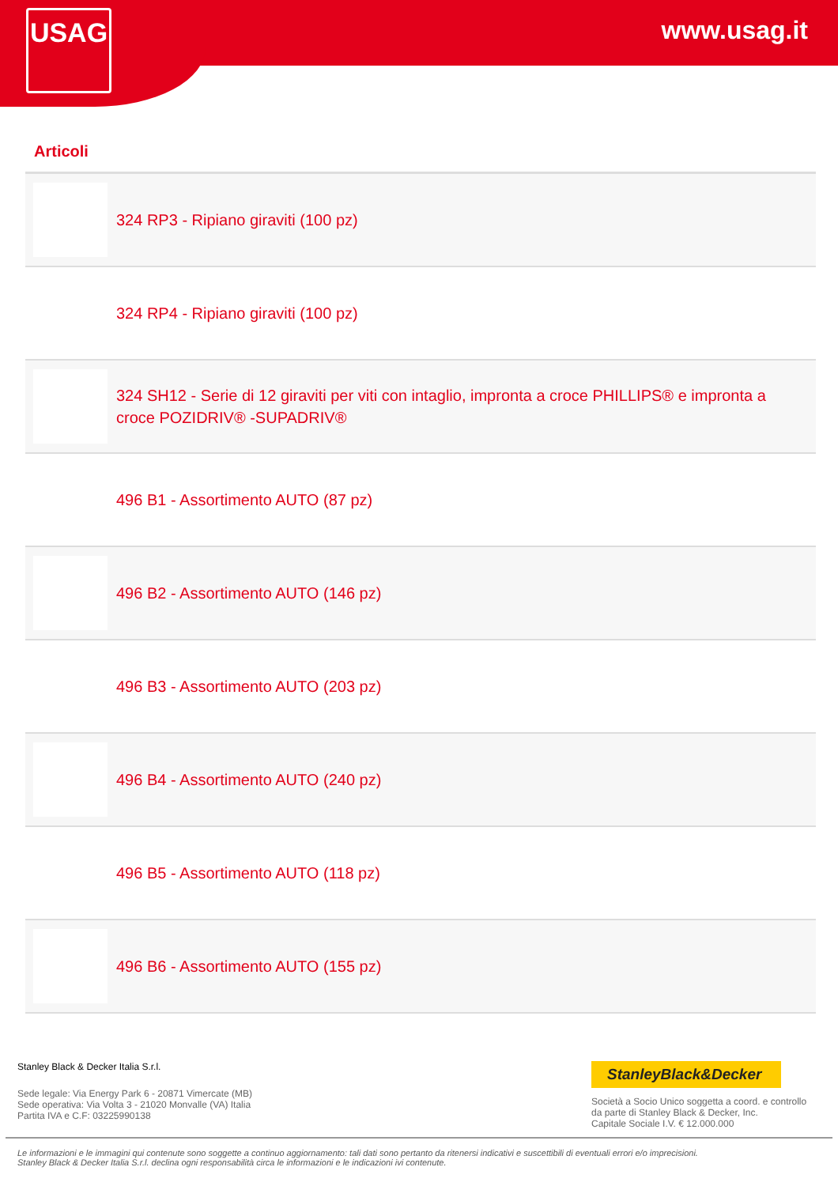USAG www.usag.it
Articoli
| | 324 RP3 - Ripiano giraviti (100 pz) |
| | 324 RP4 - Ripiano giraviti (100 pz) |
| | 324 SH12 - Serie di 12 giraviti per viti con intaglio, impronta a croce PHILLIPS® e impronta a croce POZIDRIV® -SUPADRIV® |
| | 496 B1 - Assortimento AUTO (87 pz) |
| | 496 B2 - Assortimento AUTO (146 pz) |
| | 496 B3 - Assortimento AUTO (203 pz) |
| | 496 B4 - Assortimento AUTO (240 pz) |
| | 496 B5 - Assortimento AUTO (118 pz) |
| | 496 B6 - Assortimento AUTO (155 pz) |
Stanley Black & Decker Italia S.r.l.
Sede legale: Via Energy Park 6 - 20871 Vimercate (MB)
Sede operativa: Via Volta 3 - 21020 Monvalle (VA) Italia
Partita IVA e C.F: 03225990138
StanleyBlack&Decker
Società a Socio Unico soggetta a coord. e controllo
da parte di Stanley Black & Decker, Inc.
Capitale Sociale I.V. € 12.000.000
Le informazioni e le immagini qui contenute sono soggette a continuo aggiornamento: tali dati sono pertanto da ritenersi indicativi e suscettibili di eventuali errori e/o imprecisioni.
Stanley Black & Decker Italia S.r.l. declina ogni responsabilità circa le informazioni e le indicazioni ivi contenute.